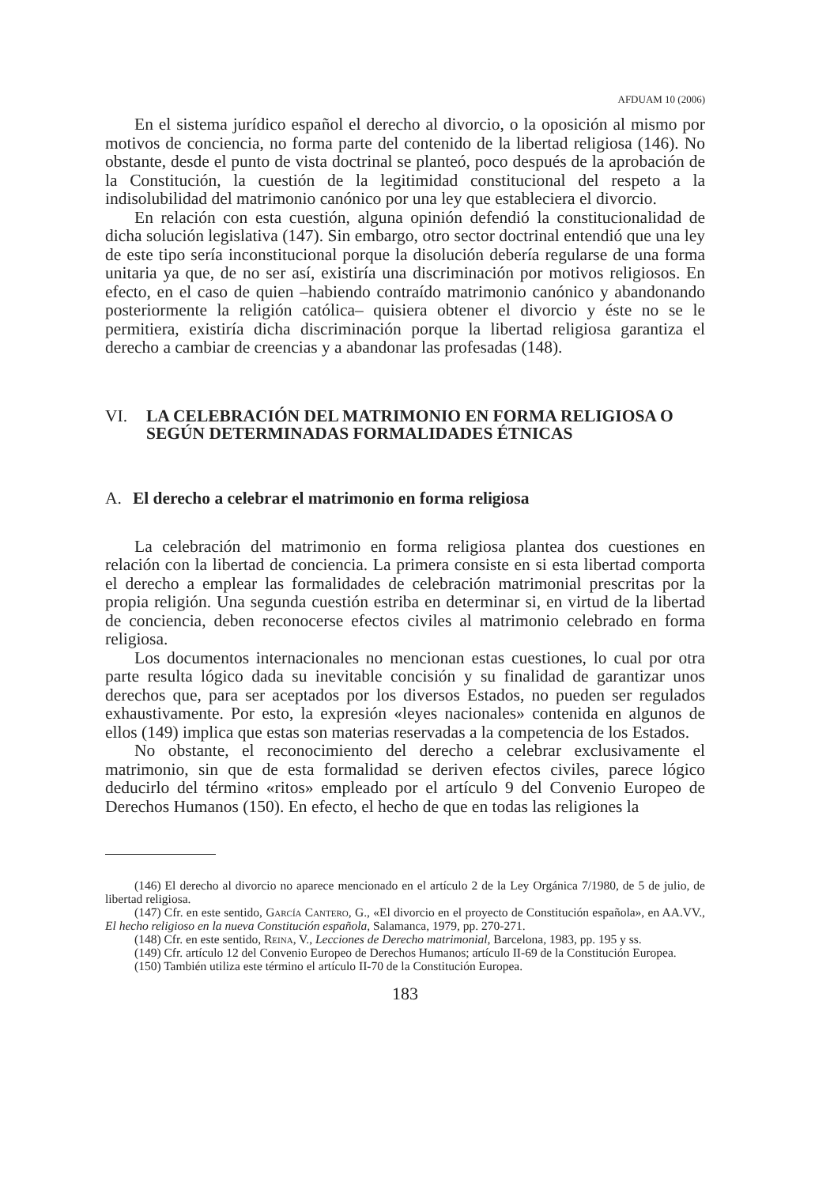AFDUAM 10 (2006)
En el sistema jurídico español el derecho al divorcio, o la oposición al mismo por motivos de conciencia, no forma parte del contenido de la libertad religiosa (146). No obstante, desde el punto de vista doctrinal se planteó, poco después de la aprobación de la Constitución, la cuestión de la legitimidad constitucional del respeto a la indisolubilidad del matrimonio canónico por una ley que estableciera el divorcio.
En relación con esta cuestión, alguna opinión defendió la constitucionalidad de dicha solución legislativa (147). Sin embargo, otro sector doctrinal entendió que una ley de este tipo sería inconstitucional porque la disolución debería regularse de una forma unitaria ya que, de no ser así, existiría una discriminación por motivos religiosos. En efecto, en el caso de quien –habiendo contraído matrimonio canónico y abandonando posteriormente la religión católica– quisiera obtener el divorcio y éste no se le permitiera, existiría dicha discriminación porque la libertad religiosa garantiza el derecho a cambiar de creencias y a abandonar las profesadas (148).
VI. LA CELEBRACIÓN DEL MATRIMONIO EN FORMA RELIGIOSA O SEGÚN DETERMINADAS FORMALIDADES ÉTNICAS
A. El derecho a celebrar el matrimonio en forma religiosa
La celebración del matrimonio en forma religiosa plantea dos cuestiones en relación con la libertad de conciencia. La primera consiste en si esta libertad comporta el derecho a emplear las formalidades de celebración matrimonial prescritas por la propia religión. Una segunda cuestión estriba en determinar si, en virtud de la libertad de conciencia, deben reconocerse efectos civiles al matrimonio celebrado en forma religiosa.
Los documentos internacionales no mencionan estas cuestiones, lo cual por otra parte resulta lógico dada su inevitable concisión y su finalidad de garantizar unos derechos que, para ser aceptados por los diversos Estados, no pueden ser regulados exhaustivamente. Por esto, la expresión «leyes nacionales» contenida en algunos de ellos (149) implica que estas son materias reservadas a la competencia de los Estados.
No obstante, el reconocimiento del derecho a celebrar exclusivamente el matrimonio, sin que de esta formalidad se deriven efectos civiles, parece lógico deducirlo del término «ritos» empleado por el artículo 9 del Convenio Europeo de Derechos Humanos (150). En efecto, el hecho de que en todas las religiones la
(146) El derecho al divorcio no aparece mencionado en el artículo 2 de la Ley Orgánica 7/1980, de 5 de julio, de libertad religiosa.
(147) Cfr. en este sentido, García Cantero, G., «El divorcio en el proyecto de Constitución española», en AA.VV., El hecho religioso en la nueva Constitución española, Salamanca, 1979, pp. 270-271.
(148) Cfr. en este sentido, Reina, V., Lecciones de Derecho matrimonial, Barcelona, 1983, pp. 195 y ss.
(149) Cfr. artículo 12 del Convenio Europeo de Derechos Humanos; artículo II-69 de la Constitución Europea.
(150) También utiliza este término el artículo II-70 de la Constitución Europea.
183